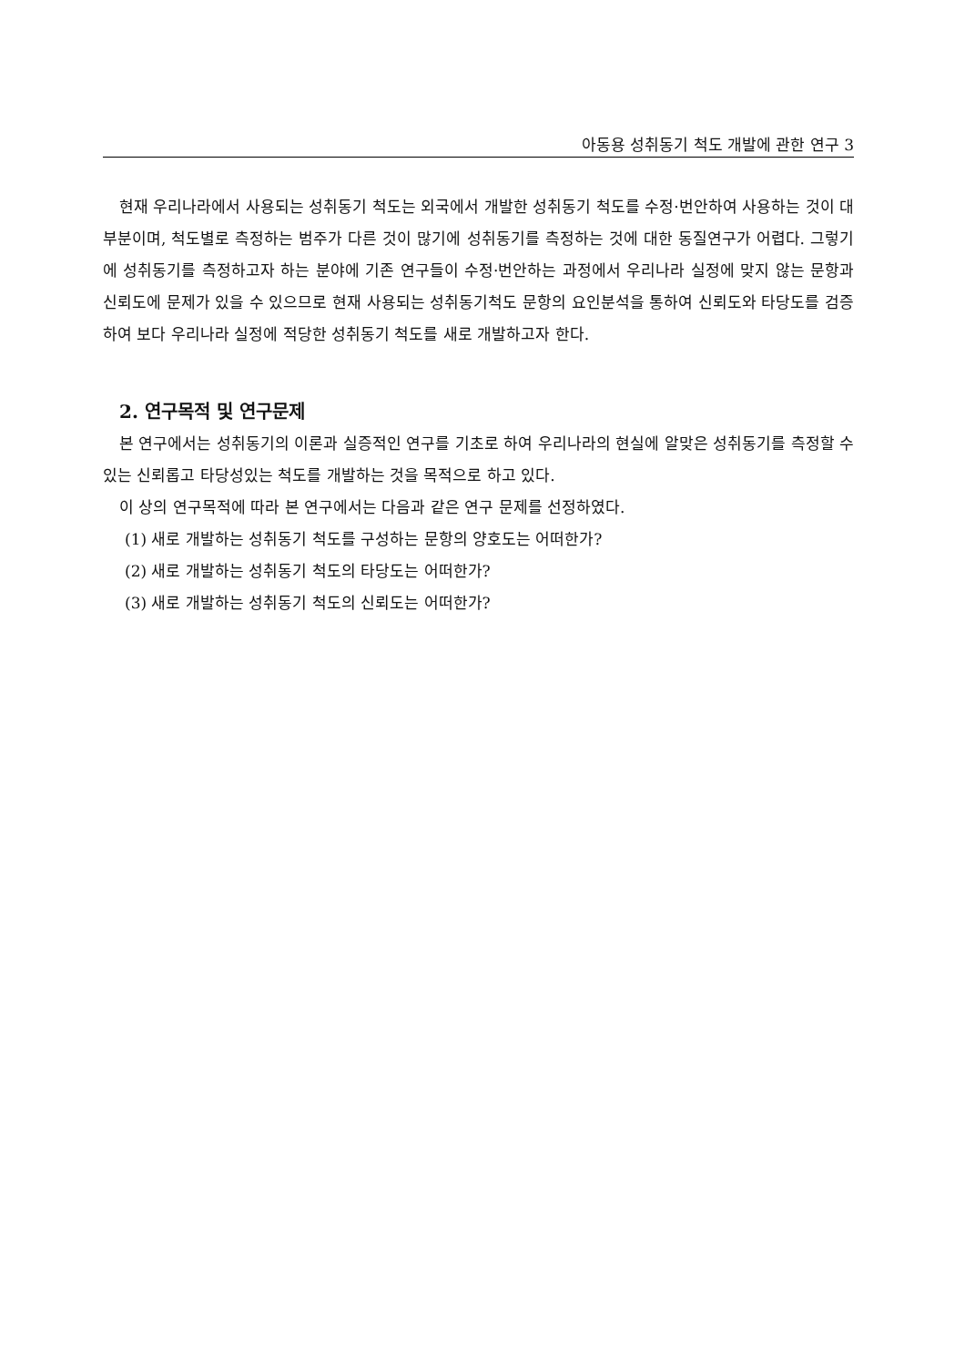아동용 성취동기 척도 개발에 관한 연구 3
현재 우리나라에서 사용되는 성취동기 척도는 외국에서 개발한 성취동기 척도를 수정·번안하여 사용하는 것이 대부분이며, 척도별로 측정하는 범주가 다른 것이 많기에 성취동기를 측정하는 것에 대한 동질연구가 어렵다. 그렇기에 성취동기를 측정하고자 하는 분야에 기존 연구들이 수정·번안하는 과정에서 우리나라 실정에 맞지 않는 문항과 신뢰도에 문제가 있을 수 있으므로 현재 사용되는 성취동기척도 문항의 요인분석을 통하여 신뢰도와 타당도를 검증하여 보다 우리나라 실정에 적당한 성취동기 척도를 새로 개발하고자 한다.
2. 연구목적 및 연구문제
본 연구에서는 성취동기의 이론과 실증적인 연구를 기초로 하여 우리나라의 현실에 알맞은 성취동기를 측정할 수 있는 신뢰롭고 타당성있는 척도를 개발하는 것을 목적으로 하고 있다.
이 상의 연구목적에 따라 본 연구에서는 다음과 같은 연구 문제를 선정하였다.
(1) 새로 개발하는 성취동기 척도를 구성하는 문항의 양호도는 어떠한가?
(2) 새로 개발하는 성취동기 척도의 타당도는 어떠한가?
(3) 새로 개발하는 성취동기 척도의 신뢰도는 어떠한가?